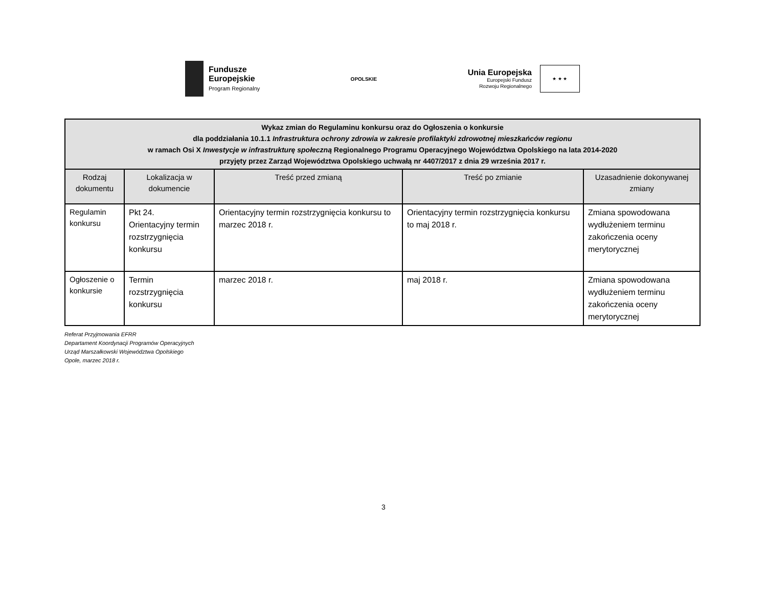Fundusze
Europejskie
Program Regionalny
OPOLSKIE
Unia Europejska
Europejski Fundusz
Rozwoju Regionalnego
★ ★ ★
| Wykaz zmian do Regulaminu konkursu oraz do Ogłoszenia o konkursie dla poddziałania 10.1.1 Infrastruktura ochrony zdrowia w zakresie profilaktyki zdrowotnej mieszkańców regionu w ramach Osi X Inwestycje w infrastrukturę społeczną Regionalnego Programu Operacyjnego Województwa Opolskiego na lata 2014-2020 przyjęty przez Zarząd Województwa Opolskiego uchwałą nr 4407/2017 z dnia 29 września 2017 r. | | | | |
| Rodzaj dokumentu | Lokalizacja w dokumencie | Treść przed zmianą | Treść po zmianie | Uzasadnienie dokonywanej zmiany |
| Regulamin konkursu | Pkt 24. Orientacyjny termin rozstrzygnięcia konkursu | Orientacyjny termin rozstrzygnięcia konkursu to marzec 2018 r. | Orientacyjny termin rozstrzygnięcia konkursu to maj 2018 r. | Zmiana spowodowana wydłużeniem terminu zakończenia oceny merytorycznej |
| Ogłoszenie o konkursie | Termin rozstrzygnięcia konkursu | marzec 2018 r. | maj 2018 r. | Zmiana spowodowana wydłużeniem terminu zakończenia oceny merytorycznej |
Referat Przyjmowania EFRR
Departament Koordynacji Programów Operacyjnych
Urząd Marszałkowski Województwa Opolskiego
Opole, marzec 2018 r.
3